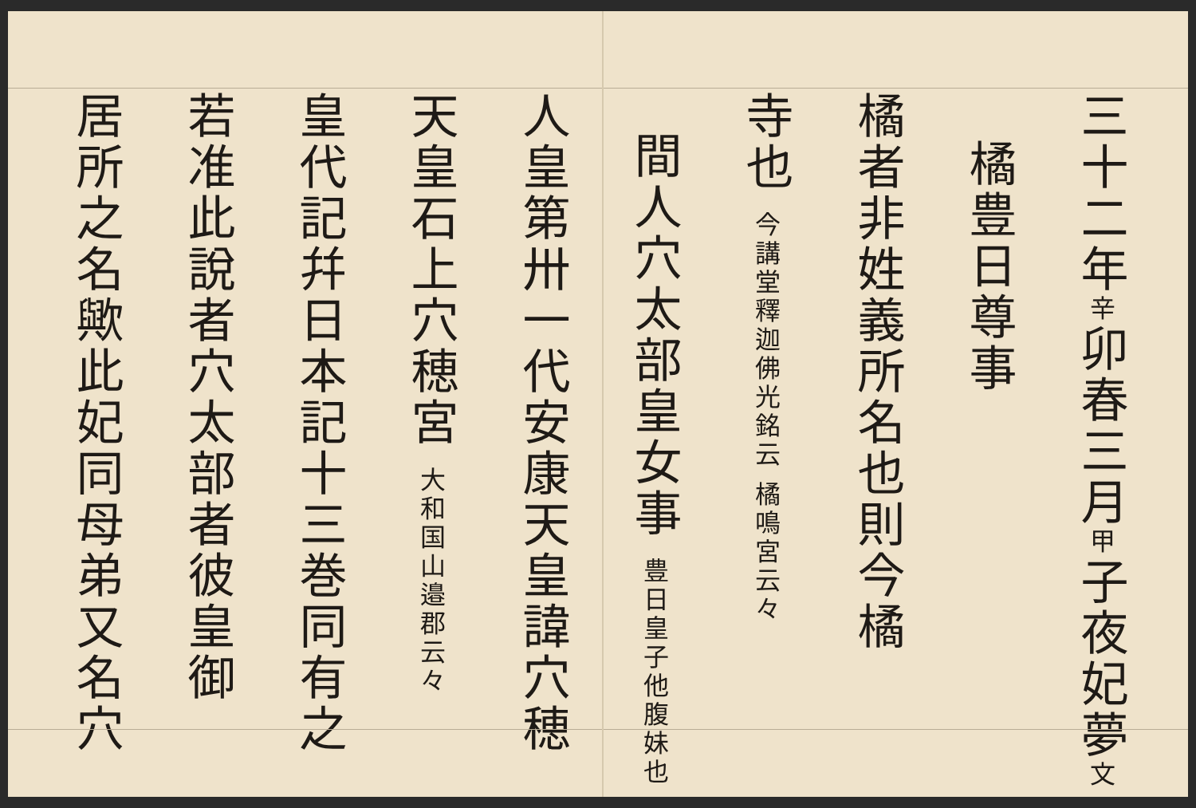三十二年辛卯春三月甲子夜妃夢文
橘豊日尊事
橘者非姓義所名也則今橘
寺也 今講堂釋迦佛光銘云 橘鳴宮云々
間人穴太部皇女事 豊日皇子他腹妹也
人皇第卅一代安康天皇諱穴穂
天皇石上穴穂宮 大和国山邉郡云々
皇代記幷日本記十三巻同有之
若准此說者穴太部者彼皇御
居所之名歟此妃同母弟又名穴